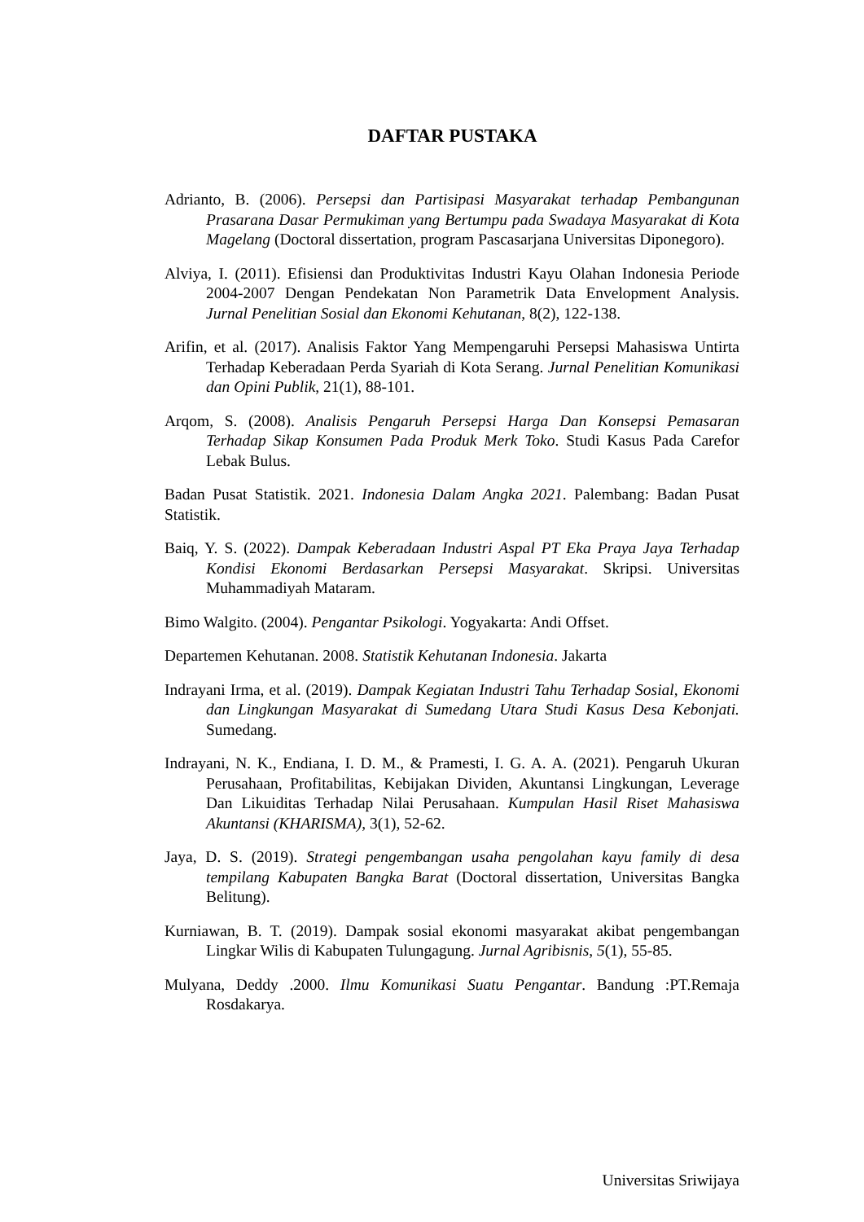DAFTAR PUSTAKA
Adrianto, B. (2006). Persepsi dan Partisipasi Masyarakat terhadap Pembangunan Prasarana Dasar Permukiman yang Bertumpu pada Swadaya Masyarakat di Kota Magelang (Doctoral dissertation, program Pascasarjana Universitas Diponegoro).
Alviya, I. (2011). Efisiensi dan Produktivitas Industri Kayu Olahan Indonesia Periode 2004-2007 Dengan Pendekatan Non Parametrik Data Envelopment Analysis. Jurnal Penelitian Sosial dan Ekonomi Kehutanan, 8(2), 122-138.
Arifin, et al. (2017). Analisis Faktor Yang Mempengaruhi Persepsi Mahasiswa Untirta Terhadap Keberadaan Perda Syariah di Kota Serang. Jurnal Penelitian Komunikasi dan Opini Publik, 21(1), 88-101.
Arqom, S. (2008). Analisis Pengaruh Persepsi Harga Dan Konsepsi Pemasaran Terhadap Sikap Konsumen Pada Produk Merk Toko. Studi Kasus Pada Carefor Lebak Bulus.
Badan Pusat Statistik. 2021. Indonesia Dalam Angka 2021. Palembang: Badan Pusat Statistik.
Baiq, Y. S. (2022). Dampak Keberadaan Industri Aspal PT Eka Praya Jaya Terhadap Kondisi Ekonomi Berdasarkan Persepsi Masyarakat. Skripsi. Universitas Muhammadiyah Mataram.
Bimo Walgito. (2004). Pengantar Psikologi. Yogyakarta: Andi Offset.
Departemen Kehutanan. 2008. Statistik Kehutanan Indonesia. Jakarta
Indrayani Irma, et al. (2019). Dampak Kegiatan Industri Tahu Terhadap Sosial, Ekonomi dan Lingkungan Masyarakat di Sumedang Utara Studi Kasus Desa Kebonjati. Sumedang.
Indrayani, N. K., Endiana, I. D. M., & Pramesti, I. G. A. A. (2021). Pengaruh Ukuran Perusahaan, Profitabilitas, Kebijakan Dividen, Akuntansi Lingkungan, Leverage Dan Likuiditas Terhadap Nilai Perusahaan. Kumpulan Hasil Riset Mahasiswa Akuntansi (KHARISMA), 3(1), 52-62.
Jaya, D. S. (2019). Strategi pengembangan usaha pengolahan kayu family di desa tempilang Kabupaten Bangka Barat (Doctoral dissertation, Universitas Bangka Belitung).
Kurniawan, B. T. (2019). Dampak sosial ekonomi masyarakat akibat pengembangan Lingkar Wilis di Kabupaten Tulungagung. Jurnal Agribisnis, 5(1), 55-85.
Mulyana, Deddy .2000. Ilmu Komunikasi Suatu Pengantar. Bandung :PT.Remaja Rosdakarya.
Universitas Sriwijaya